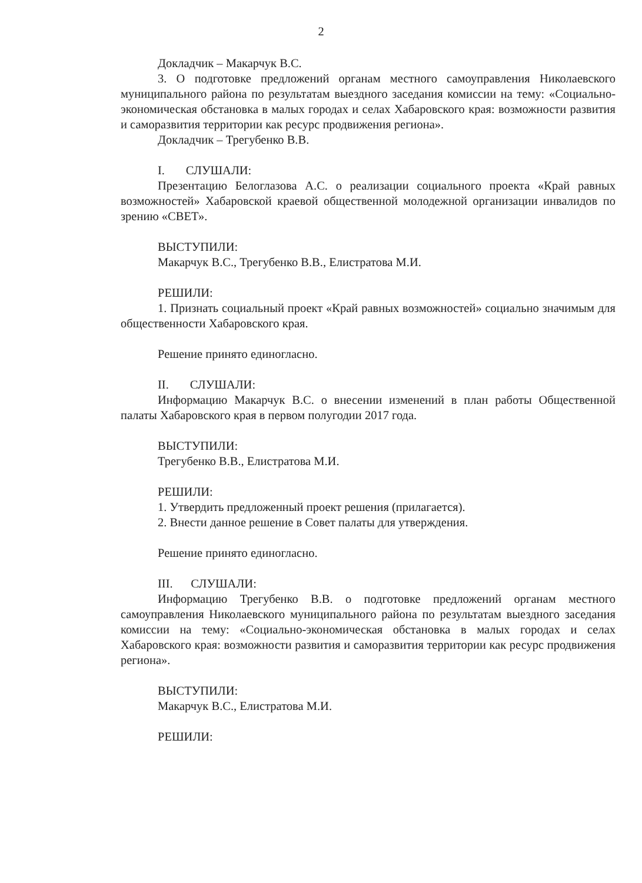2
Докладчик – Макарчук В.С.
3. О подготовке предложений органам местного самоуправления Николаевского муниципального района по результатам выездного заседания комиссии на тему: «Социально-экономическая обстановка в малых городах и селах Хабаровского края: возможности развития и саморазвития территории как ресурс продвижения региона».
Докладчик – Трегубенко В.В.
I. СЛУШАЛИ:
Презентацию Белоглазова А.С. о реализации социального проекта «Край равных возможностей» Хабаровской краевой общественной молодежной организации инвалидов по зрению «СВЕТ».
ВЫСТУПИЛИ:
Макарчук В.С., Трегубенко В.В., Елистратова М.И.
РЕШИЛИ:
1. Признать социальный проект «Край равных возможностей» социально значимым для общественности Хабаровского края.
Решение принято единогласно.
II. СЛУШАЛИ:
Информацию Макарчук В.С. о внесении изменений в план работы Общественной палаты Хабаровского края в первом полугодии 2017 года.
ВЫСТУПИЛИ:
Трегубенко В.В., Елистратова М.И.
РЕШИЛИ:
1. Утвердить предложенный проект решения (прилагается).
2. Внести данное решение в Совет палаты для утверждения.
Решение принято единогласно.
III. СЛУШАЛИ:
Информацию Трегубенко В.В. о подготовке предложений органам местного самоуправления Николаевского муниципального района по результатам выездного заседания комиссии на тему: «Социально-экономическая обстановка в малых городах и селах Хабаровского края: возможности развития и саморазвития территории как ресурс продвижения региона».
ВЫСТУПИЛИ:
Макарчук В.С., Елистратова М.И.
РЕШИЛИ: